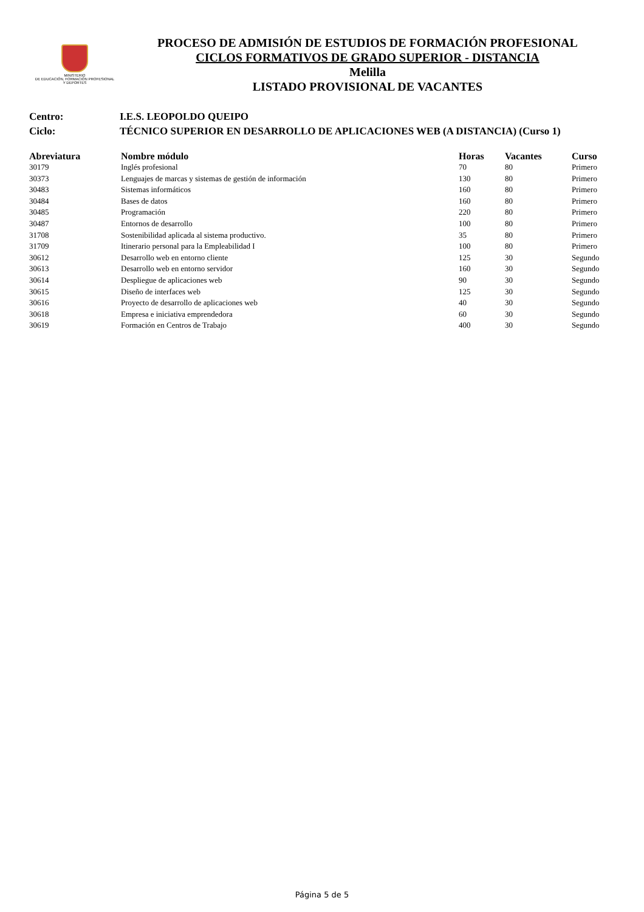MINISTERIO
DE EDUCACIÓN, FORMACIÓN PROFESIONAL
Y DEPORTES
PROCESO DE ADMISIÓN DE ESTUDIOS DE FORMACIÓN PROFESIONAL
CICLOS FORMATIVOS DE GRADO SUPERIOR - DISTANCIA
Melilla
LISTADO PROVISIONAL DE VACANTES
Centro: I.E.S. LEOPOLDO QUEIPO
Ciclo: TÉCNICO SUPERIOR EN DESARROLLO DE APLICACIONES WEB (A DISTANCIA) (Curso 1)
| Abreviatura | Nombre módulo | Horas | Vacantes | Curso |
| --- | --- | --- | --- | --- |
| 30179 | Inglés profesional | 70 | 80 | Primero |
| 30373 | Lenguajes de marcas y sistemas de gestión de información | 130 | 80 | Primero |
| 30483 | Sistemas informáticos | 160 | 80 | Primero |
| 30484 | Bases de datos | 160 | 80 | Primero |
| 30485 | Programación | 220 | 80 | Primero |
| 30487 | Entornos de desarrollo | 100 | 80 | Primero |
| 31708 | Sostenibilidad aplicada al sistema productivo. | 35 | 80 | Primero |
| 31709 | Itinerario personal para la Empleabilidad I | 100 | 80 | Primero |
| 30612 | Desarrollo web en entorno cliente | 125 | 30 | Segundo |
| 30613 | Desarrollo web en entorno servidor | 160 | 30 | Segundo |
| 30614 | Despliegue de aplicaciones web | 90 | 30 | Segundo |
| 30615 | Diseño de interfaces web | 125 | 30 | Segundo |
| 30616 | Proyecto de desarrollo de aplicaciones web | 40 | 30 | Segundo |
| 30618 | Empresa e iniciativa emprendedora | 60 | 30 | Segundo |
| 30619 | Formación en Centros de Trabajo | 400 | 30 | Segundo |
Página 5 de 5